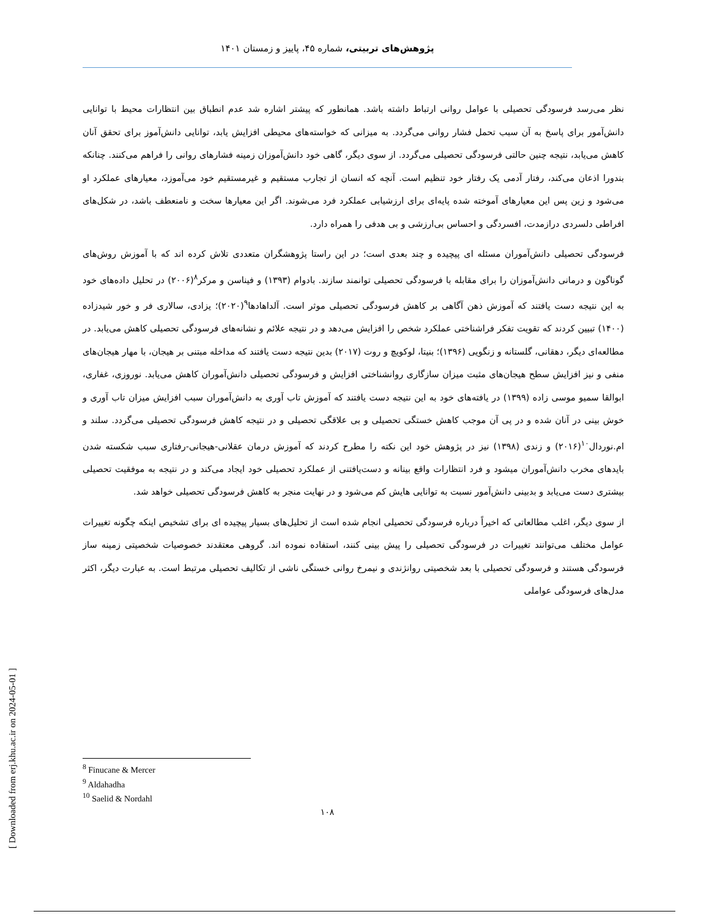پژوهش‌های تربیتی، شماره ۴۵، پاییز و زمستان ۱۴۰۱
نظر می‌رسد فرسودگی تحصیلی با عوامل روانی ارتباط داشته باشد. همانطور که پیشتر اشاره شد عدم انطباق بین انتظارات محیط با توانایی دانش‌آمور برای پاسخ به آن سبب تحمل فشار روانی می‌گردد. به میزانی که خواسته‌های محیطی افزایش یابد، توانایی دانش‌آموز برای تحقق آنان کاهش می‌یابد، نتیجه چنین حالتی فرسودگی تحصیلی می‌گردد. از سوی دیگر، گاهی خود دانش‌آموزان زمینه فشارهای روانی را فراهم می‌کنند. چنانکه بندورا اذعان می‌کند، رفتار آدمی یک رفتار خود تنظیم است. آنچه که انسان از تجارب مستقیم و غیرمستقیم خود می‌آموزد، معیارهای عملکرد او می‌شود و زین پس این معیارهای آموخته شده پایه‌ای برای ارزشیابی عملکرد فرد می‌شوند. اگر این معیارها سخت و نامنعطف باشد، در شکل‌های افراطی دلسردی درازمدت، افسردگی و احساس بی‌ارزشی و بی هدفی را همراه دارد.
فرسودگی تحصیلی دانش‌آموران مسئله ای پیچیده و چند بعدی است؛ در این راستا پژوهشگران متعددی تلاش کرده اند که با آموزش روش‌های گوناگون و درمانی دانش‌آموزان را برای مقابله با فرسودگی تحصیلی توانمند سازند. بادوام (۱۳۹۳) و فیناسن و مرکر<sup>۸</sup>(۲۰۰۶) در تحلیل داده‌های خود به این نتیجه دست یافتند که آموزش ذهن آگاهی بر کاهش فرسودگی تحصیلی موثر است. آلداهادها<sup>۹</sup>(۲۰۲۰)؛ یزادی، سالاری فر و خور شیدزاده (۱۴۰۰) تبیین کردند که تقویت تفکر فراشناختی عملکرد شخص را افزایش می‌دهد و در نتیجه علائم و نشانه‌های فرسودگی تحصیلی کاهش می‌یابد. در مطالعه‌ای دیگر، دهقانی، گلستانه و زنگویی (۱۳۹۶)؛ بنیتا، لوکویچ و روت (۲۰۱۷) بدین نتیجه دست یافتند که مداخله مبتنی بر هیجان، با مهار هیجان‌های منفی و نیز افزایش سطح هیجان‌های مثبت میزان سازگاری روانشناختی افزایش و فرسودگی تحصیلی دانش‌آموران کاهش می‌یابد. نوروزی، غفاری، ابوالقا سمیو موسی زاده (۱۳۹۹) در یافته‌های خود به این نتیجه دست یافتند که آموزش تاب آوری به دانش‌آموران سبب افزایش میزان تاب آوری و خوش بینی در آنان شده و در پی آن موجب کاهش خستگی تحصیلی و بی علاقگی تحصیلی و در نتیجه کاهش فرسودگی تحصیلی می‌گردد. سلند و ام.نوردال<sup>۱۰</sup>(۲۰۱۶) و زندی (۱۳۹۸) نیز در پژوهش خود این نکته را مطرح کردند که آموزش درمان عقلانی-هیجانی-رفتاری سبب شکسته شدن بایدهای مخرب دانش‌آموران میشود و فرد انتظارات واقع بینانه و دست‌یافتنی از عملکرد تحصیلی خود ایجاد می‌کند و در نتیجه به موفقیت تحصیلی بیشتری دست می‌یابد و بدبینی دانش‌آمور نسبت به توانایی هایش کم می‌شود و در نهایت منجر به کاهش فرسودگی تحصیلی خواهد شد.
از سوی دیگر، اغلب مطالعاتی که اخیراً درباره فرسودگی تحصیلی انجام شده است از تحلیل‌های بسیار پیچیده ای برای تشخیص اینکه چگونه تغییرات عوامل مختلف می‌توانند تغییرات در فرسودگی تحصیلی را پیش بینی کنند، استفاده نموده اند. گروهی معتقدند خصوصیات شخصیتی زمینه ساز فرسودگی هستند و فرسودگی تحصیلی با بعد شخصیتی روانژندی و نیمرخ روانی خستگی ناشی از تکالیف تحصیلی مرتبط است. به عبارت دیگر، اکثر مدل‌های فرسودگی عواملی
<sup>8</sup> Finucane & Mercer
<sup>9</sup> Aldahadha
<sup>10</sup> Saelid & Nordahl
۱۰۸
[ Downloaded from erj.khu.ac.ir on 2024-05-01 ]